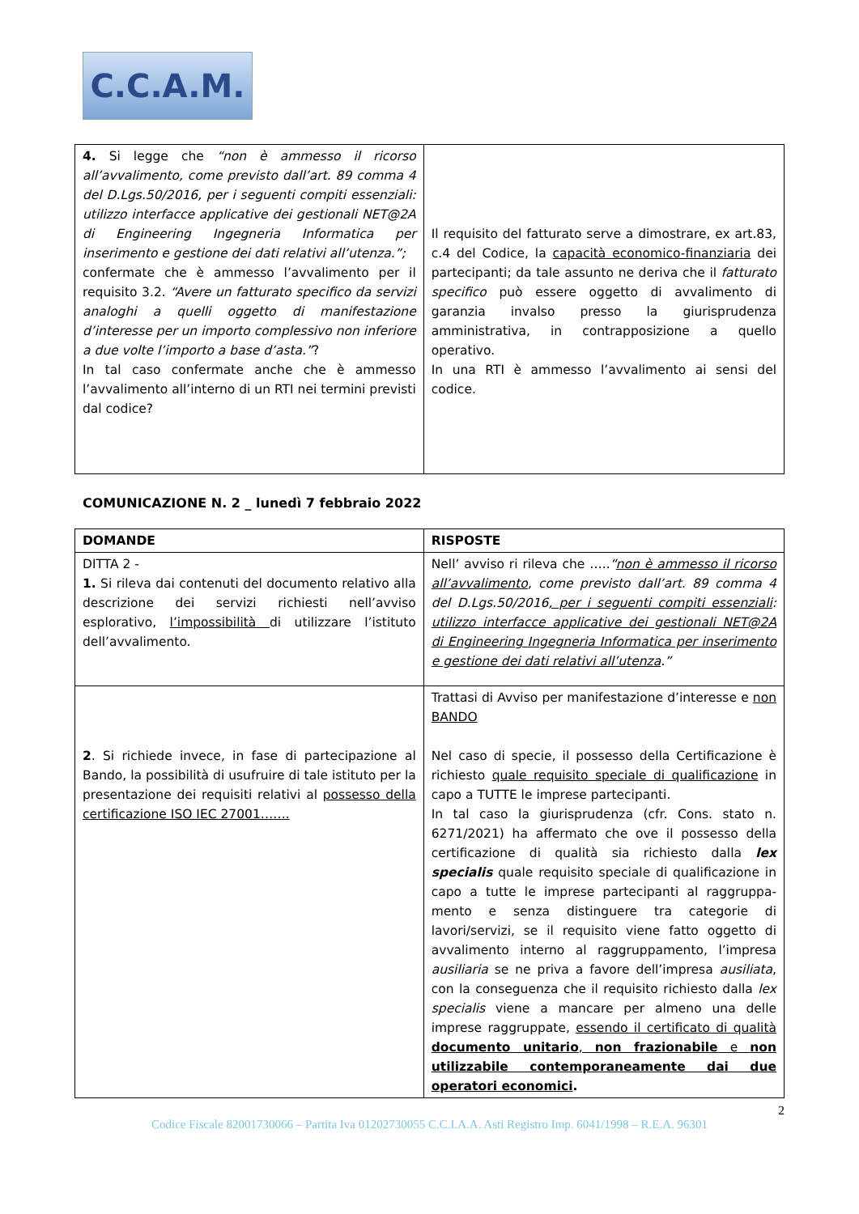C.C.A.M.
| 4. Si legge che “non è ammesso il ricorso all’avvalimento, come previsto dall’art. 89 comma 4 del D.Lgs.50/2016, per i seguenti compiti essenziali: utilizzo interfacce applicative dei gestionali NET@2A di Engineering Ingegneria Informatica per inserimento e gestione dei dati relativi all’utenza.”; confermate che è ammesso l’avvalimento per il requisito 3.2. “Avere un fatturato specifico da servizi analoghi a quelli oggetto di manifestazione d’interesse per un importo complessivo non inferiore a due volte l’importo a base d’asta.” ? In tal caso confermate anche che è ammesso l’avvalimento all’interno di un RTI nei termini previsti dal codice? | Il requisito del fatturato serve a dimostrare, ex art.83, c.4 del Codice, la capacità economico-finanziaria dei partecipanti; da tale assunto ne deriva che il fatturato specifico può essere oggetto di avvalimento di garanzia invalso presso la giurisprudenza amministrativa, in contrapposizione a quello operativo. In una RTI è ammesso l’avvalimento ai sensi del codice. |
COMUNICAZIONE N. 2 _ lunedì 7 febbraio 2022
| DOMANDE | RISPOSTE |
| --- | --- |
| DITTA 2 - 1. Si rileva dai contenuti del documento relativo alla descrizione dei servizi richiesti nell’avviso esplorativo, l’impossibilità di utilizzare l’istituto dell’avvalimento. | Nell’ avviso ri rileva che ….. “ non è ammesso il ricorso all’avvalimento , come previsto dall’art. 89 comma 4 del D.Lgs.50/2016 , per i seguenti compiti essenziali : utilizzo interfacce applicative dei gestionali NET@2A di Engineering Ingegneria Informatica per inserimento e gestione dei dati relativi all’utenza .” |
| 2 . Si richiede invece, in fase di partecipazione al Bando, la possibilità di usufruire di tale istituto per la presentazione dei requisiti relativi al possesso della certificazione ISO IEC 27001……. | Trattasi di Avviso per manifestazione d’interesse e non BANDO Nel caso di specie, il possesso della Certificazione è richiesto quale requisito speciale di qualificazione in capo a TUTTE le imprese partecipanti. In tal caso la giurisprudenza (cfr. Cons. stato n. 6271/2021) ha affermato che ove il possesso della certificazione di qualità sia richiesto dalla lex specialis quale requisito speciale di qualificazione in capo a tutte le imprese partecipanti al raggruppa-mento e senza distinguere tra categorie di lavori/servizi, se il requisito viene fatto oggetto di avvalimento interno al raggruppamento, l’impresa ausiliaria se ne priva a favore dell’impresa ausiliata , con la conseguenza che il requisito richiesto dalla lex specialis viene a mancare per almeno una delle imprese raggruppate, essendo il certificato di qualità documento unitario , non frazionabile e non utilizzabile contemporaneamente dai due operatori economici . |
2
Codice Fiscale 82001730066 – Partita Iva 01202730055 C.C.I.A.A. Asti Registro Imp. 6041/1998 – R.E.A. 96301